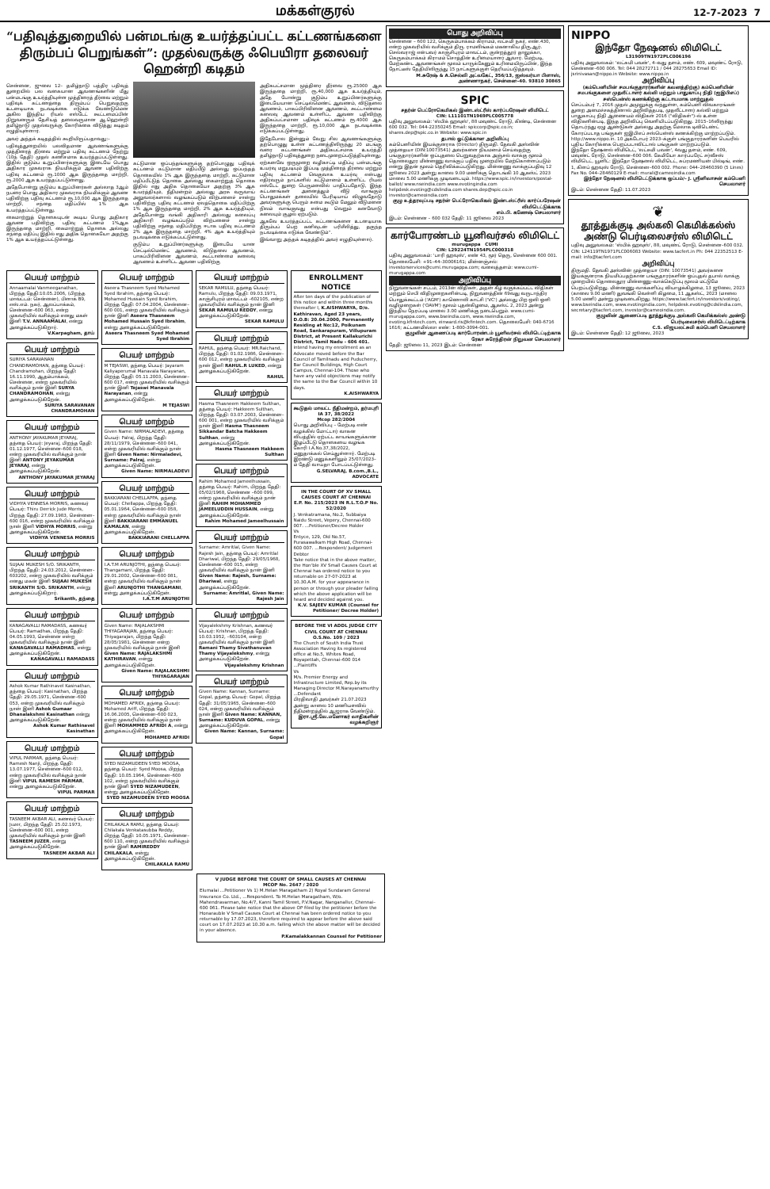மக்கள்குரல் 12-7-2023 7
“பதிவுத்துறையில் பன்மடங்கு உயர்த்தப்பட்ட கட்டணங்களை திரும்பப் பெறுங்கள்”: முதல்வருக்கு ஃபெயிரா தலைவர் ஹென்றி கடிதம்
சென்னை, ஜுலை 12– தமிழ்நாடு பத்திர பதிவுத் துறையில் பல வகையான ஆவணங்களின் மீது பன்மடங்கு உயர்த்தியுள்ள முத்திரைத் தீர்வை மற்றும் பதிவுக் கட்டணத்தை திரும்பப் பெறுவதற்கு உடனடியாக நடவடிக்கை எடுக்க வேண்டுமென அகில இந்திய ரியல் எஸ்டேட் கூட்டமைப்பின் நிறுவனரும் தேசியத் தலைவருமான ஆ.ஹென்றி தமிழ்நாடு முதல்வருக்கு கோரிக்கை விடுத்து கடிதம் எழுதியுள்ளார்.
அவர் அந்தக் கடிதத்தில் கூறியிருப்பதாவது:–
பதிவுத்துறையில் பலவிதமான ஆவணங்களுக்கு முத்திரைத் தீர்வை மற்றும் பதிவு கட்டணம் நேற்று (10ந் தேதி) முதல் கணிசமாக உயர்த்தப்பட்டுள்ளது. இதில் குடும்ப உறுப்பினர்களுக்கு இடையே பொது அதிகார முகவராக நியமிக்கும் ஆவண பதிவிற்கு பதிவு கட்டணம் ரூ.1000 ஆக இருந்ததை மாற்றி, ரூ.2000 ஆக உயர்த்தப்பட்டுள்ளது.
அதேபோன்று குடும்ப உறுப்பினர்கள் அல்லாத 3ஆம் நபரை பொது அதிகார முகவராக நியமிக்கும் ஆவண பதிவிற்கு பதிவு கட்டணம் ரூ.10,000 ஆக இருந்ததை மாற்றி, சந்தை மதிப்பில் 1% ஆக உயர்த்தப்பட்டுள்ளது.
கைமாற்றுத் தொகையுடன் கூடிய பொது அதிகார ஆவண பதிவிற்கு பதிவு கட்டணம் 1%ஆக இருந்ததை மாற்றி, கைமாற்றுத் தொகை அல்லது சந்தை மதிப்பு இதில் எது அதிக தொகையோ அதற்கு 1% ஆக உயர்த்தப்பட்டுள்ளது.
கட்டுமான ஒப்பந்தங்களுக்கு தற்பொழுது பதிவுக் கட்டணம் கட்டுமான மதிப்பீடு அல்லது ஒப்பந்தத் தொகையில் 1% ஆக இருந்ததை மாற்றி, கட்டுமான மதிப்பீட்டுத் தொகை அல்லது கைமாற்றுத் தொகை இதில் எது அதிக தொகையோ அதற்கு 3% ஆக உயர்த்தியும், நீதிமன்றம் அல்லது அரசு வருவாய் அலுவலர்களால் வழங்கப்படும் விற்பனைச் சான்று பதிவிற்கு பதிவு கட்டணம் ஏலத்தொகை மதிப்பிற்கு 1% ஆக இருந்ததை மாற்றி, 2% ஆக உயர்த்தியும், அதேபோன்று வங்கி அதிகாரி அல்லது கலைப்பு அதிகாரி வழங்கப்படும் விற்பனைச் சான்று பதிவிற்கு சந்தை மதிப்பிற்கு ஈடாக பதிவு கட்டணம் 2% ஆக இருந்ததை மாற்றி, 4% ஆக உயர்த்தியும் நடவடிக்கை எடுக்கப்பட்டுள்ளது.
குடும்ப உறுப்பினர்களுக்கு இடையே யான செட்டில்மெண்ட் ஆவணம், விடுதலை ஆவணம், பாகப்பிரிவினை ஆவணம், கூட்டாண்மை கலைவு ஆவணம் உள்ளிட்ட ஆவண பதிவிற்கு
அதிகபட்சமான முத்திரை தீர்வை ரூ.25000 ஆக இருந்ததை மாற்றி, ரூ.40,000 ஆக உயர்த்தியும், அதே போன்று குடும்ப உறுப்பினர்களுக்கு இடையேயான செட்டில்மெண்ட் ஆவணம், விடுதலை ஆவணம், பாகப்பிரிவினை ஆவணம், கூட்டாண்மை கலைவு ஆவணம் உள்ளிட்ட ஆவண பதிவிற்கு அதிகப்பட்சமான பதிவுக் கட்டணம் ரூ.4000 ஆக இருந்ததை மாற்றி, ரூ.10,000 ஆக நடவடிக்கை எடுக்கப்பட்டுள்ளது.
இதேபோல இன்னும் வேறு சில ஆவணங்களுக்கு தற்பொழுது உள்ள கட்டணத்திலிருந்து 20 மடங்கு வரை கட்டணங்கள் அதிகபட்சமாக உயர்த்தி தமிழ்நாடு பதிவுத்துறை நடைமுறைப்படுத்தியுள்ளது.
ஏற்கனவே ஒருமுறை வழிகாட்டி மதிப்பு பன்மடங்கு உயர்வு மறுபடியும் இப்படி முத்திரைத் தீர்வை மற்றும் பதிவு கட்டணம் வெகுவாக உயர்வு என்பது எதிர்வரும் நாட்களில் கட்டுமானம் உள்ளிட்ட ரியல் எஸ்டேட் துறை பெருமளவில் பாதிப்பதோடு, இந்த கட்டணங்கள் அனைத்தும் வீடு வாங்கும் பொதுமக்கள் தலையில் பேரிடியாய் விழுவதோடு அவர்களுக்கு பெரும் சுமை கூடும் மேலும் வீடுமனை நிலம் வாங்குவது என்பது வெறும் கனவோடு கலையும் சூழல் ஏற்படும்.
ஆகவே உயர்த்தப்பட்ட கட்டணங்களை உடனடியாக திரும்பப் பெற கனிவுடன் பரிசீலித்து, தகுந்த நடவடிக்கை எடுக்க வேண்டும்”.
இவ்வாறு அந்தக் கடிதத்தில் அவர் எழுதியுள்ளார்.
பெயர் மாற்றம்
Annaamalai Vanmeeganathan, பிறந்த தேதி:10.05.2006, (பிறந்த மாவட்டம்: சென்னை), பிளாக் B9, எஸ்.எம். நகர், ஆலப்பாக்கம், சென்னை–600 063, என்ற முகவரியில் வசிக்கும் எனது மகள் இனி T.V. ANNAAMALAI, என்று அழைக்கப்படுகிறார்.
V.Karpagham, தாய்
பெயர் மாற்றம்
SURIYA SARAVANAN CHANDRAMOHAN, தந்தை பெயர்: Chandramohan, பிறந்த தேதி: 16.11.1990, ஆதம்பாக்கம், சென்னை, என்ற முகவரியில் வசிக்கும் நான் இனி SURYA CHANDRAMOHAN, என்று அழைக்கப்படுகிறேன்.
SURIYA SARAVANAN CHANDRAMOHAN
பெயர் மாற்றம்
ANTHONY JAYAKUMAR JEYARAJ, தந்தை பெயர்: Jeyaraj, பிறந்த தேதி: 01.12.1977, சென்னை–600 018, என்ற முகவரியில் வசிக்கும் நான் இனி ANTONY JEYAKUMAR JEYARAJ, என்று அழைக்கப்படுகிறேன்.
ANTHONY JAYAKUMAR JEYARAJ
பெயர் மாற்றம்
VIDHYA VENNESA MORRIS, கணவர் பெயர்: Thiru Derrick Jude Morris, பிறந்த தேதி: 27.09.1983, சென்னை–600 016, என்ற முகவரியில் வசிக்கும் நான் இனி VIDHYA MORRIS, என்று அழைக்கப்படுகிறேன்.
VIDHYA VENNESA MORRIS
பெயர் மாற்றம்
SUJAAI MUKESH S/O. SRIKANTH, பிறந்த தேதி: 24.03.2012, சென்னை–603202, என்ற முகவரியில் வசிக்கும் எனது மகன் இனி SUJAAI MUKESH SRIKANTH S/O. SRIKANTH, என்று அழைக்கப்படுகிறார்.
Srikanth, தந்தை
பெயர் மாற்றம்
KANAGAVALLI RAMADASS, கணவர் பெயர்: Ramadhas, பிறந்த தேதி: 04.05.1993, சென்னை என்ற முகவரியில் வசிக்கும் நான் இனி KANAGAVALLI RAMADHAS, என்று அழைக்கப்படுகிறேன்.
KANAGAVALLI RAMADASS
பெயர் மாற்றம்
Ashok Kumar Rathinavel Kasinathan, தந்தை பெயர்: Kasinathan, பிறந்த தேதி: 29.05.1971, சென்னை–600 053, என்ற முகவரியில் வசிக்கும் நான் இனி Ashok Gumaar Dhanalakshmi Kasinathan என்று அழைக்கப்படுகிறேன்.
Ashok Kumar Rathinavel Kasinathan
பெயர் மாற்றம்
VIPUL PARMAR, தந்தை பெயர்: Ramesh Nanji, பிறந்த தேதி: 13.07.1977, சென்னை–600 012, என்ற முகவரியில் வசிக்கும் நான் இனி VIPUL RAMESH PARMAR, என்று அழைக்கப்படுகிறேன்.
VIPUL PARMAR
பெயர் மாற்றம்
TASNEEM AKBAR ALI, கணவர் பெயர்: Juzer, பிறந்த தேதி: 25.02.1973, சென்னை–600 001, என்ற முகவரியில் வசிக்கும் நான் இனி TASNEEM JUZER, என்று அழைக்கப்படுகிறேன்.
TASNEEM AKBAR ALI
பெயர் மாற்றம்
Aseera Thasneem Syed Mohamed Syed Ibrahim, தந்தை பெயர்: Mohamed Hussain Syed Ibrahim, பிறந்த தேதி: 07.04.2004, சென்னை–600 001, என்ற முகவரியில் வசிக்கும் நான் இனி Aseera Thasneem Mohamed Hussain Syed Ibrahim, என்று அழைக்கப்படுகிறேன்.
Aseera Thasneem Syed Mohamed Syed Ibrahim
பெயர் மாற்றம்
M TEJASWI, தந்தை பெயர்: Jayaram Kaliyaperumal Manavala Narayanan, பிறந்த தேதி: 05.11.2003, சென்னை–600 017, என்ற முகவரியில் வசிக்கும் நான் இனி Tejaswi Manavala Narayanan, என்று அழைக்கப்படுகிறேன்.
M TEJASWI
பெயர் மாற்றம்
Given Name: NIRMALADEVI, தந்தை பெயர்: Palraj, பிறந்த தேதி: 28/11/1979, சென்னை–600 041, என்ற முகவரியில் வசிக்கும் நான் இனி Given Name: Nirmaladevi, Surname: Palraj, என்று அழைக்கப்படுகிறேன்.
Given Name: NIRMALADEVI
பெயர் மாற்றம்
BAKKIARANI CHELLAPPA, தந்தை பெயர்: Chellappa, பிறந்த தேதி: 05.01.1964, சென்னை–600 058, என்ற முகவரியில் வசிக்கும் நான் இனி BAKKIARANI EMMANUEL KAMALAN, என்று அழைக்கப்படுகிறேன்.
BAKKIARANI CHELLAPPA
பெயர் மாற்றம்
I.A.T.M ARUNJOTHI, தந்தை பெயர்: Thangamani, பிறந்த தேதி: 29.01.2002, சென்னை–600 081, என்ற முகவரியில் வசிக்கும் நான் இனி ARUNJOTHI THANGAMANI, என்று அழைக்கப்படுகிறேன்.
I.A.T.M ARUNJOTHI
பெயர் மாற்றம்
Given Name: RAJALAKSHMI THIYAGARAJAN, தந்தை பெயர்: Thiyagarajan, பிறந்த தேதி: 28/05/1981, சென்னை என்ற முகவரியில் வசிக்கும் நான் இனி Given Name: RAJALAKSHMI KATHIRAVAN, என்று அழைக்கப்படுகிறேன்.
Given Name: RAJALAKSHMI THIYAGARAJAN
பெயர் மாற்றம்
MOHAMED AFRIDI, தந்தை பெயர்: Mohamed Ariff, பிறந்த தேதி: 16.06.2005, சென்னை–600 023, என்ற முகவரியில் வசிக்கும் நான் இனி MOHAMMED AFRIDI A, என்று அழைக்கப்படுகிறேன்.
MOHAMED AFRIDI
பெயர் மாற்றம்
SYED NIZAMUDEEN SYED MOOSA, தந்தை பெயர்: Syed Moosa, பிறந்த தேதி: 10.05.1964, சென்னை–600 102, என்ற முகவரியில் வசிக்கும் நான் இனி SYED NIZAMUDEEN, என்று அழைக்கப்படுகிறேன்.
SYED NIZAMUDEEN SYED MOOSA
பெயர் மாற்றம்
CHILAKALA RAMU, தந்தை பெயர்: Chilakala Venkatasubba Reddy, பிறந்த தேதி: 10.05.1971, சென்னை–600 110, என்ற முகவரியில் வசிக்கும் நான் இனி RAMIREDDY CHILAKALA, என்று அழைக்கப்படுகிறேன்.
CHILAKALA RAMU
பெயர் மாற்றம்
SEKAR RAMULU, தந்தை பெயர்: Ramulu, பிறந்த தேதி: 09.03.1971, காஞ்சிபுரம் மாவட்டம் –602105, என்ற முகவரியில் வசிக்கும் நான் இனி SEKAR RAMULU REDDY, என்று அழைக்கப்படுகிறேன்.
SEKAR RAMULU
பெயர் மாற்றம்
RAHUL, தந்தை பெயர்: MR.Raichand, பிறந்த தேதி: 01.02.1986, சென்னை–600 012, என்ற முகவரியில் வசிக்கும் நான் இனி RAHUL.R LUKED, என்று அழைக்கப்படுகிறேன்.
RAHUL
பெயர் மாற்றம்
Hasma Thasneem Hakkeem Sulthan, தந்தை பெயர்: Hakkeem Sulthan, பிறந்த தேதி: 03.07.2003, சென்னை–600 001, என்ற முகவரியில் வசிக்கும் நான் இனி Hasma Thasneem Sikkandar Batcha Hakkeem Sulthan, என்று அழைக்கப்படுகிறேன்.
Hasma Thasneem Hakkeem Sulthan
பெயர் மாற்றம்
Rahim Mohamed Jameelhussain, தந்தை பெயர்: Rahim, பிறந்த தேதி: 05/02/1968, சென்னை –600 099, என்ற முகவரியில் வசிக்கும் நான் இனி RAHIM MOHAMMED JAMEELUDDIN HUSSAIN, என்று அழைக்கப்படுகிறேன்.
Rahim Mohamed Jameelhussain
பெயர் மாற்றம்
Surname: Amritlal, Given Name: Rajesh Jain, தந்தை பெயர்: Amritlal Dhariwal, பிறந்த தேதி: 29/05/1968, சென்னை–600 015, என்ற முகவரியில் வசிக்கும் நான் இனி Given Name: Rajesh, Surname: Dhariwal, என்று அழைக்கப்படுகிறேன்.
Surname: Amritlal, Given Name: Rajesh Jain
பெயர் மாற்றம்
Vijayalekshmy Krishnan, கணவர் பெயர்: Krishnan, பிறந்த தேதி: 10.03.1952, –603104, என்ற முகவரியில் வசிக்கும் நான் இனி Ramani Thamy Sivathanuvan Thamy Vijayalekshmy, என்று அழைக்கப்படுகிறேன்.
Vijayalekshmy Krishnan
பெயர் மாற்றம்
Given Name: Kannan, Surname: Gopal, தந்தை பெயர்: Gopal, பிறந்த தேதி: 31/05/1965, சென்னை–600 024, என்ற முகவரியில் வசிக்கும் நான் இனி Given Name: KANNAN, Surname: KUDUVA GOPAL, என்று அழைக்கப்படுகிறேன்.
Given Name: Kannan, Surname: Gopal
ENROLLMENT NOTICE
After ten days of the publication of this notice and within three months thereafter I, K.AISHWARYA, D/o. Kathiravan, Aged 23 years, D.O.B: 20.04.2000, Permanently Residing at No:12, Poikunam Road, Sankarapuram, Villupuram District, at Present Kallakurichi District, Tamil Nadu - 606 401. intend having my enrollment as an Advocate moved before the Bar Council of Tamilnadu and Puducherry, Bar Council Buildings, High Court Campus, Chennai-104. Those who have any valid objections may notify the same to the Bar Council within 10 days.
K.AISHWARYA
கூடுதல் மாவட்ட நீதிமன்றம், தர்மபுரி
IA 37, 38/2022
Mcop 282/2004
பொது அறிவிப்பு – மேற்படி எண் வழக்கில் மோட்டார் வாகன விபத்தில் ஏற்பட்ட காயங்களுக்கான இழப்பீட்டு தொகையை வழங்க கோரி I.A.No.37,38/2022, மனுதாக்கல் செய்துள்ளார். மேற்படி இரண்டு மனுக்களிலும் 25/07/2023–ம் தேதி வாய்தா போடப்பட்டுள்ளது.
G.SELVARAJ, B.com.,B.L., ADVOCATE
IN THE COURT OF XV SMALL CAUSES COURT AT CHENNAI
E.P. No. 215/2023 IN R.L.T.O.P No. 52/2020
J. Venkatramana, No.2, Subbaiya Naidu Street, Vepery, Chennai-600 007. ...Petitioner/Decree Holder
Vs
Entyce, 129, Old No.57, Purasawalkam High Road, Chennai-600 007. ...Respondent/ Judgement Debtor
Take notice that in the above matter, the Hon'ble XV Small Causes Court at Chennai has ordered notice to you returnable on 27-07-2023 at 10.30.A.M. for your appearance in person or through your pleader failing which the above application will be heard and decided against you.
K.V. SAJEEV KUMAR (Counsel for Petitioner/ Decree Holder)
BEFORE THE VI ADDL JUDGE CITY CIVIL COURT AT CHENNAI
O.S.No. 109 / 2023
The Church of South India Trust Association Having its registered office at No.5, Whites Road, Royapettah, Chennai–600 014 ...Plaintiffs
Vs
M/s. Premier Energy and Infrastructure Limited, Rep.by its Managing Director M.Narayanamurthy ...Defendant
பிரதிவாதி அவர்கள் 21.07.2023 அன்று காலை 10 மணியளவில் நீதிமன்றத்தில் ஆஜராக வேண்டும்.
இரா.ஸ்ரீ.வே.மனோகர் வாதிகளின் வழக்கறிஞர்
V JUDGE BEFORE THE COURT OF SMALL CAUSES AT CHENNAI
MCOP No. 2647 / 2020
Elumalai ...Petitioner Vs 1) M.Helan Maragatham 2) Royal Sundaram General Insurance Co. Ltd., ...Respondent. To M.Helan Maragatham, W/o. Mahendravarman, No.4/7, Kanni Tamil Street, P.V.Nagar, Nanganallur, Chennai–600 061. Please take notice that the above OP filed by the petitioner before the Honarauble V Small Causes Court at Chennai has been ordered notice to you returnable by 17.07.2023, therefore required to appear before the above said court on 17.07.2023 at 10.30 a.m. failing which the above matter will be decided in your absence.
P.Kamalakkannan Counsel for Petitioner
பொது அறிவிப்பு
சென்னை – 600 122, கெருகம்பாக்கம் கிராமம், லட்சுமி நகர், எண்.430, என்ற முகவரியில் வசிக்கும் திரு. ராமலிங்கம் மகனாகிய திரு.ஆர். செல்வராஜ் என்பவர் காஞ்சிபுரம் மாவட்டம், குன்றத்தூர் தாலுக்கா, கெருகம்பாக்கம் கிராமம் சொத்தின் உரிமையாளர் ஆவார். மேற்படி, மேற்கண்ட ஆவணங்கள் மூலம் யாருக்கேனும் உரிமையிருப்பின், இந்த நோட்டீஸ் தேதியிலிருந்து 15 நாட்களுக்குள் தெரியப்படுத்தவும்.
M.சுரேஷ் & A.செல்வி அட்வகேட், 356/13, ஐஸ்வர்யா பிளாஸ், அண்ணாநகர், சென்னை–40. 93810 30865
SPIC
சதர்ன் பெட்ரோகெமிகல் இண்டஸ்ட்ரீஸ் கார்ப்பரேஷன் லிமிடெட்
CIN: L11101TN1969PLC005778
பதிவு அலுவலகம்: 'ஸ்பிக் ஹவுஸ்', 88 மவுண்ட் ரோடு, கிண்டி, சென்னை 600 032. Tel: 044-22350245 Email: spiccorp@spic.co.in; shares.dep@spic.co.in Website: www.spic.in
தபால் ஓட்டுக்கான அறிவிப்பு
கம்பெனியின் இயக்குனராக (Director) திருமதி. தேவகி அஸ்வின் முத்தையா (DIN:10073541) அவர்களை நியமனம் செய்வதற்கு பங்குதாரர்களின் ஒப்புதலை பெறுவதற்காக அஞ்சல் வாக்கு மூலம் தொலைதூர மின்னணு வாக்குப் பதிவு முறையில் மேற்கொள்ளப்படும் என்று இதன் மூலம் தெரிவிக்கப்படுகிறது. மின்னணு வாக்குப்பதிவு 12 ஜூலை 2023 அன்று காலை 9.00 மணிக்கு தொடங்கி 10 ஆகஸ்ட் 2023 மாலை 5.00 மணிக்கு முடிவடையும். https://www.spic.in/investors/postal-ballot/ www.nseindia.com www.evotingindia.com helpdesk.evoting@cdslindia.com shares.dep@spic.co.in investor@cameoindia.com
குழு உத்தரவுப்படி சதர்ன் பெட்ரோகெமிகல் இண்டஸ்ட்ரீஸ் கார்ப்பரேஷன் லிமிடெட்டுக்காக
எம்.பி. கணேஷ் செயலாளர்
இடம்: சென்னை – 600 032 தேதி: 11 ஜூலை 2023
கார்போரண்டம் யூனிவர்சல் லிமிடெட்
murugappa CUMI
CIN: L29224TN1954PLC000318
பதிவு அலுவலகம்: 'பாரி ஹவுஸ்', எண் 43, மூர் தெரு, சென்னை 600 001. தொலைபேசி: +91–44–30006161; மின்னஞ்சல்: investorservices@cumi.murugappa.com; வலைத்தளம்: www.cumi-murugappa.com
அறிவிப்பு
நிறுவனங்கள் சட்டம், 2013ன் விதிகள், அதன் கீழ் வகுக்கப்பட்ட விதிகள் மற்றும் செபி விதிமுறைகளின்படி, நிறுவனத்தின் 69வது வருடாந்திர பொதுக்கூட்டம் ('AGM') காணொலி காட்சி ('VC') அல்லது பிற ஒலி ஒளி வழிமுறைகள் ('OAVM') மூலம் புதன்கிழமை, ஆகஸ்ட் 2, 2023 அன்று இந்திய நேரப்படி மாலை 3.00 மணிக்கு நடைபெறும். www.cumi-murugappa.com, www.bseindia.com, www.nseindia.com, evoting.kfintech.com, einward.ris@kfintech.com. தொலைபேசி: 040-6716 1616; கட்டணமில்லா எண்: 1-800-3094-001.
குழுவின் ஆணைப்படி கார்போரண்டம் யூனிவர்சல் லிமிடெட்டிற்காக
ரேகா சுரேந்திரன் நிறுவன செயலாளர்
தேதி: ஜூலை 11, 2023 இடம்: சென்னை
NIPPO
இந்தோ நேஷனல் லிமிடெட்
L31909TN1972PLC006196
பதிவு அலுவலகம்: 'லட்சுமி பவன்', 4–வது தளம், எண். 609, மவுண்ட் ரோடு, சென்னை–600 006. Tel: 044 28272711 / 044 28275653 Email ID: jsrinivasan@nippo.in Website: www.nippo.in
அறிவிப்பு
(கம்பெனியின் சமபங்குதாரர்களின் கவனத்திற்கு) கம்பெனியின் சமபங்குகளை முதலீட்டாளர் கல்வி மற்றும் பாதுகாப்பு நிதி (ஐஇபிஎப்) சஸ்பென்ஸ் கணக்கிற்கு கட்டாயமாக மாற்றுதல்
செப்டம்பர் 7, 2016 முதல் அமுலுக்கு வந்துள்ள, கம்பெனி விவகாரங்கள் துறை அமைச்சகத்தினால் அறிவித்தபடி, முதலீட்டாளர் கல்வி மற்றும் பாதுகாப்பு நிதி ஆணையம் விதிகள் 2016 ("விதிகள்")–ல் உள்ள விதிகளின்படி, இந்த அறிவிப்பு வெளியிடப்படுகிறது. 2015–16லிருந்து தொடர்ந்து ஏழு ஆண்டுகள் அல்லது அதற்கு மேலாக டிவிடெண்ட் கோரப்படாத பங்குகள் ஐஇபிஎப் சஸ்பென்ஸ் கணக்கிற்கு மாற்றப்படும். http://www.nippo.in. 10 அக்டோபர் 2023–க்குள் பங்குதாரர்களின் பெயரில் புதிய கோரிக்கை பெறப்படாவிட்டால் பங்குகள் மாற்றப்படும்.
இந்தோ நேஷனல் லிமிடெட், 'லட்சுமி பவன்', 4வது தளம், எண். 609, மவுண்ட் ரோடு, சென்னை–600 006. கேமியோ கார்ப்பரேட் சர்வீசஸ் லிமிடெட், யூனிட்: இந்தோ நேஷனல் லிமிடெட், சுப்ரமணியன் பில்டிங், எண். 1, கிளப் ஹவுஸ் ரோடு, சென்னை–600 002. Phone: 044–28460390 (5 Lines) Fax No. 044–28460129 E-mail: murali@cameoindia.com
இந்தோ நேஷனல் லிமிடெட்டுக்காக ஒப்பம்/– J. ஸ்ரீனிவாசன் கம்பெனி செயலாளர்
இடம்: சென்னை தேதி: 11.07.2023
❦
தூத்துக்குடி அல்கலி கெமிக்கல்ஸ் அண்டு பெர்டிலைசர்ஸ் லிமிடெட்
பதிவு அலுவலகம்: 'ஸ்பிக் ஹவுஸ்', 88, மவுண்ட் ரோடு, சென்னை–600 032. CIN: L24119TN1971PLC006083 Website: www.tacfert.in Ph: 044 22352513 E-mail: info@tacfert.com
அறிவிப்பு
திருமதி. தேவகி அஸ்வின் முத்தையா (DIN: 10073541) அவர்களை இயக்குனராக நியமிப்பதற்கான பங்குதாரர்களின் ஒப்புதல் தபால் வாக்கு முறையில் தொலைதூர மின்னணு–வாக்கெடுப்பு மூலம் மட்டுமே பெறப்படுகிறது. மின்னணு–வாக்களிப்பு வியாழக்கிழமை, 13 ஜூலை, 2023 (காலை 9.00 மணி) துவங்கி வெள்ளி கிழமை, 11 ஆகஸ்ட், 2023 (மாலை 5.00 மணி) அன்று முடிவடைகிறது. https://www.tacfert.in/investors/voting/, www.bseindia.com, www.evotingindia.com, helpdesk.evoting@cdslindia.com, secretary@tacfert.com, investor@cameoindia.com.
குழுவின் ஆணைப்படி தூத்துக்குடி அல்கலி கெமிக்கல்ஸ் அண்டு பெர்டிலைசர்ஸ் லிமிடெட்டிற்காக
C.S. விஜயலட்சுமி கம்பெனி செயலாளர்
இடம்: சென்னை தேதி: 12 ஜூலை, 2023